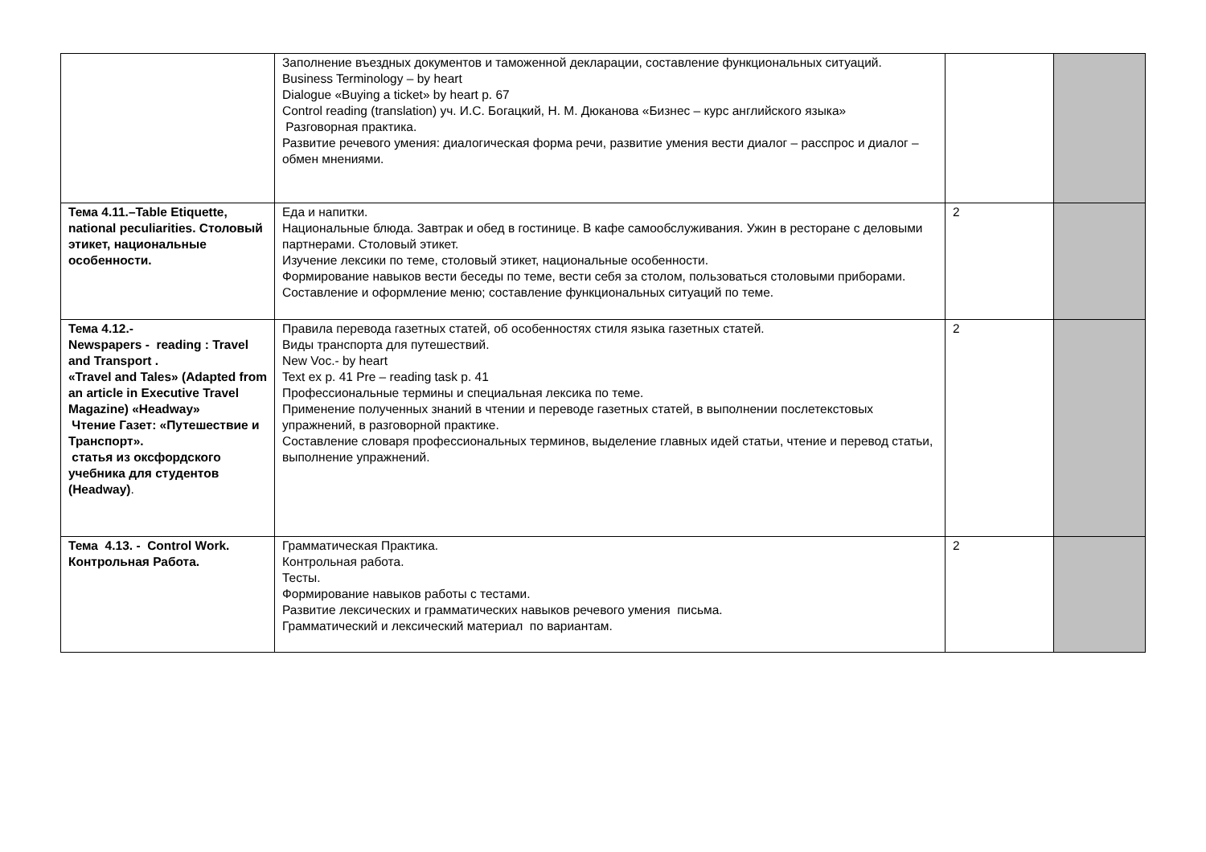| | Заполнение въездных документов и таможенной декларации, составление функциональных ситуаций. Business Terminology – by heart Dialogue «Buying a ticket» by heart p. 67 Control reading (translation) уч. И.С. Богацкий, Н. М. Дюканова «Бизнес – курс английского языка» Разговорная практика. Развитие речевого умения: диалогическая форма речи, развитие умения вести диалог – расспрос и диалог – обмен мнениями. | | |
| Тема 4.11.–Table Etiquette, national peculiarities. Столовый этикет, национальные особенности. | Еда и напитки. Национальные блюда. Завтрак и обед в гостинице. В кафе самообслуживания. Ужин в ресторане с деловыми партнерами. Столовый этикет. Изучение лексики по теме, столовый этикет, национальные особенности. Формирование навыков вести беседы по теме, вести себя за столом, пользоваться столовыми приборами. Составление и оформление меню; составление функциональных ситуаций по теме. | 2 | |
| Тема 4.12.- Newspapers - reading : Travel and Transport . «Travel and Tales» (Adapted from an article in Executive Travel Magazine) «Headway» Чтение Газет: «Путешествие и Транспорт». статья из оксфордского учебника для студентов (Headway) . | Правила перевода газетных статей, об особенностях стиля языка газетных статей. Виды транспорта для путешествий. New Voc.- by heart Text ex p. 41 Pre – reading task p. 41 Профессиональные термины и специальная лексика по теме. Применение полученных знаний в чтении и переводе газетных статей, в выполнении послетекстовых упражнений, в разговорной практике. Составление словаря профессиональных терминов, выделение главных идей статьи, чтение и перевод статьи, выполнение упражнений. | 2 | |
| Тема 4.13. - Control Work. Контрольная Работа. | Грамматическая Практика. Контрольная работа. Тесты. Формирование навыков работы с тестами. Развитие лексических и грамматических навыков речевого умения письма. Грамматический и лексический материал по вариантам. | 2 | |